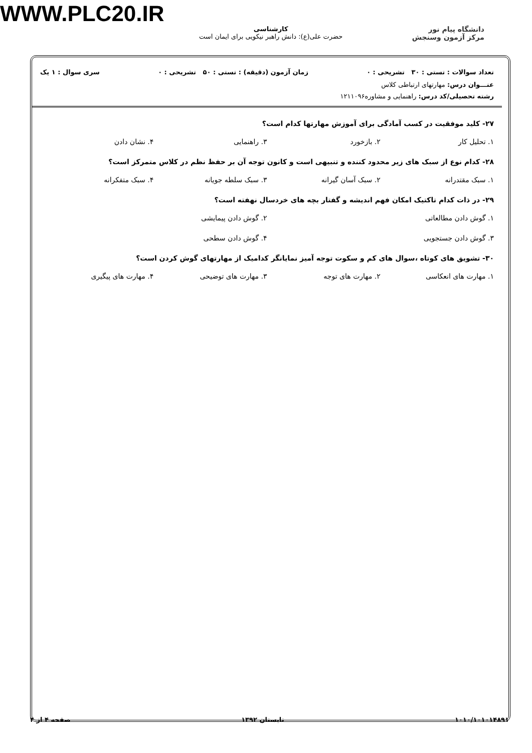WWW.PLC20.IR
دانشگاه پیام نور
مرکز آزمون وسنجش
کارشناسی
حضرت علی(ع): دانش راهبر نیکویی برای ایمان است
تعداد سوالات : تستی : ۳۰ تشریحی : ۰ زمان آزمون (دقیقه) : تستی : ۵۰ تشریحی : ۰ سری سوال : ۱ یک
عنـــوان درس: مهارتهای ارتباطی کلاس
رشته تحصیلی/کد درس: راهنمایی و مشاوره۱۲۱۱۰۹۶
۲۷- کلید موفقیت در کسب آمادگی برای آموزش مهارتها کدام است؟
۱. تحلیل کار ۲. بازخورد ۳. راهنمایی ۴. نشان دادن
۲۸- کدام نوع از سبک های زیر محدود کننده و تنبیهی است و کانون توجه آن بر حفظ نظم در کلاس متمرکز است؟
۱. سبک مقتدرانه ۲. سبک آسان گیرانه ۳. سبک سلطه جویانه ۴. سبک متفکرانه
۲۹- در ذات کدام تاکتیک امکان فهم اندیشه و گفتار بچه های خردسال نهفته است؟
۱. گوش دادن مطالعاتی ۲. گوش دادن پیمایشی
۳. گوش دادن جستجویی ۴. گوش دادن سطحی
۳۰- تشویق های کوتاه ،سوال های کم و سکوت توجه آمیز نمایانگر کدامیک از مهارتهای گوش کردن است؟
۱. مهارت های انعکاسی ۲. مهارت های توجه ۳. مهارت های توضیحی ۴. مهارت های پیگیری
۱۰۱۰/۱۰۱۰۱۴۸۹۱ تابستان ۱۳۹۲ صفحه ۴ از ۴